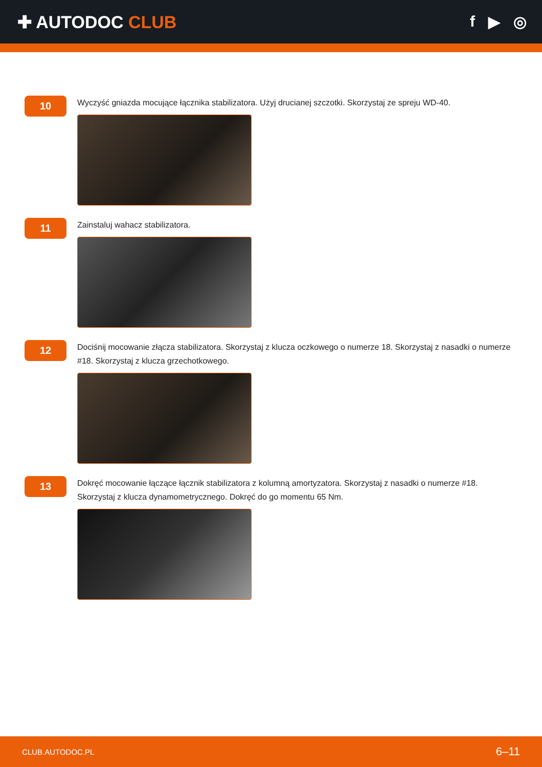✚ AUTODOC CLUB f ▶ ◎
10
Wyczyść gniazda mocujące łącznika stabilizatora. Użyj drucianej szczotki. Skorzystaj ze spreju WD-40.
11
Zainstaluj wahacz stabilizatora.
12
Dociśnij mocowanie złącza stabilizatora. Skorzystaj z klucza oczkowego o numerze 18. Skorzystaj z nasadki o numerze #18. Skorzystaj z klucza grzechotkowego.
13
Dokręć mocowanie łączące łącznik stabilizatora z kolumną amortyzatora. Skorzystaj z nasadki o numerze #18. Skorzystaj z klucza dynamometrycznego. Dokręć do go momentu 65 Nm.
CLUB.AUTODOC.PL 6–11